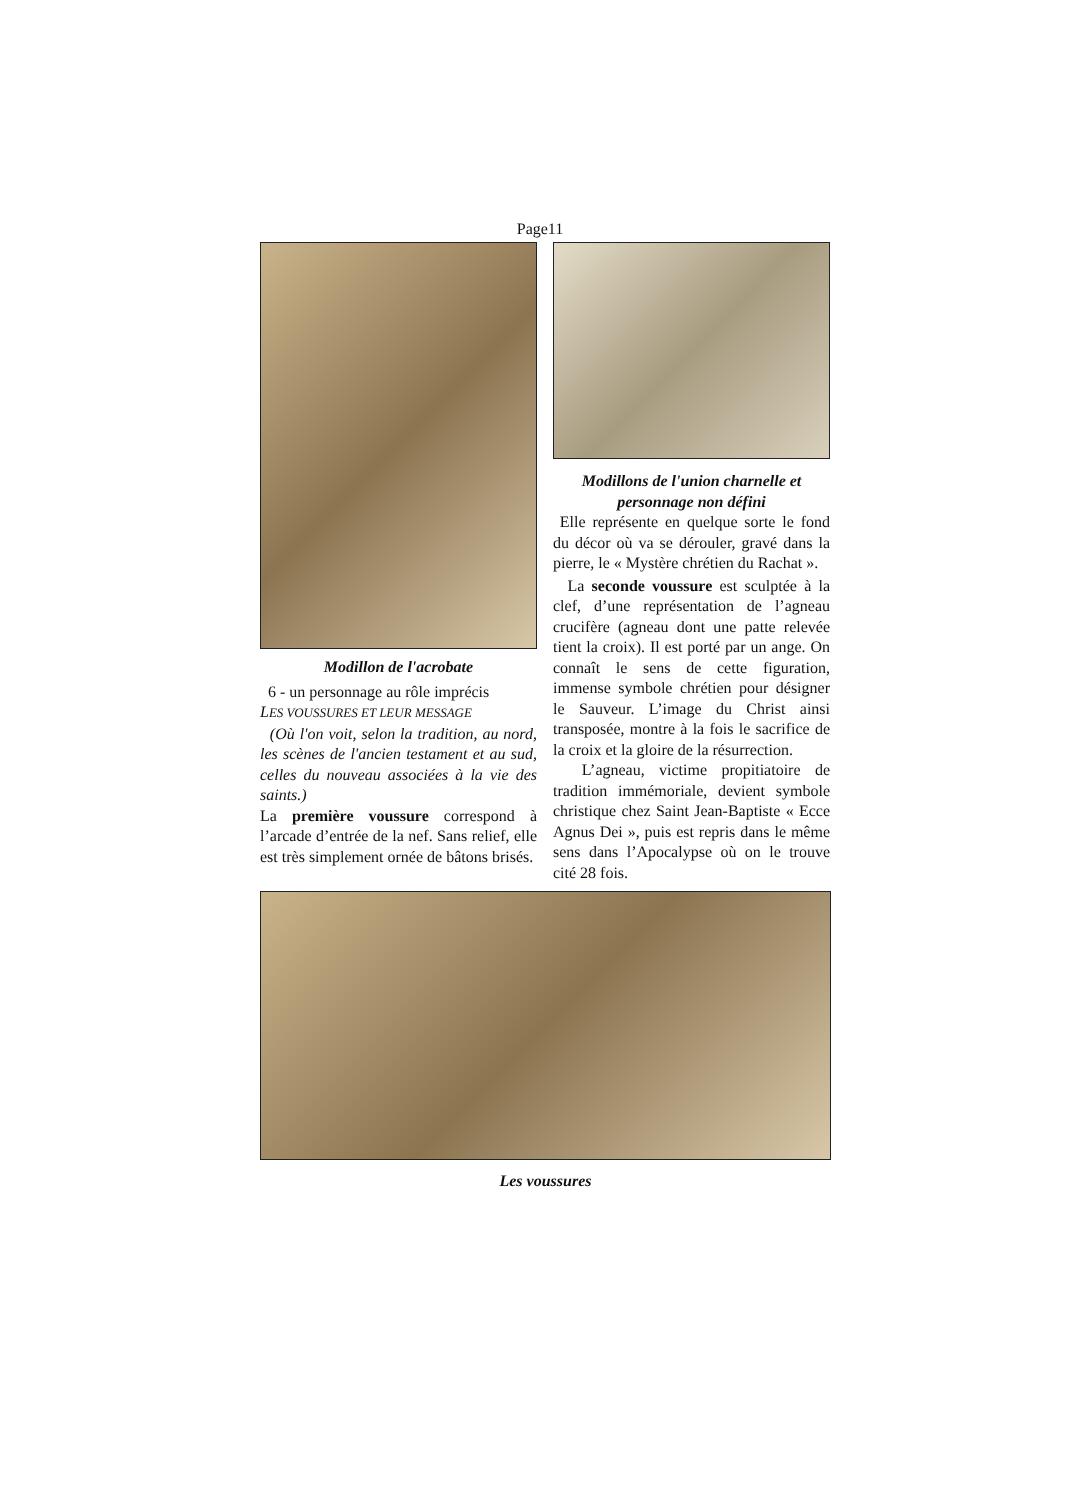Page11
Modillon de l'acrobate
6 - un personnage au rôle imprécis
LES VOUSSURES ET LEUR MESSAGE
(Où l'on voit, selon la tradition, au nord, les scènes de l'ancien testament et au sud, celles du nouveau associées à la vie des saints.)
La première voussure correspond à l’arcade d’entrée de la nef. Sans relief, elle est très simplement ornée de bâtons brisés.
Modillons de l'union charnelle et personnage non défini
Elle représente en quelque sorte le fond du décor où va se dérouler, gravé dans la pierre, le « Mystère chrétien du Rachat ».
La seconde voussure est sculptée à la clef, d’une représentation de l’agneau crucifère (agneau dont une patte relevée tient la croix). Il est porté par un ange. On connaît le sens de cette figuration, immense symbole chrétien pour désigner le Sauveur. L’image du Christ ainsi transposée, montre à la fois le sacrifice de la croix et la gloire de la résurrection.
L’agneau, victime propitiatoire de tradition immémoriale, devient symbole christique chez Saint Jean-Baptiste « Ecce Agnus Dei », puis est repris dans le même sens dans l’Apocalypse où on le trouve cité 28 fois.
Les voussures